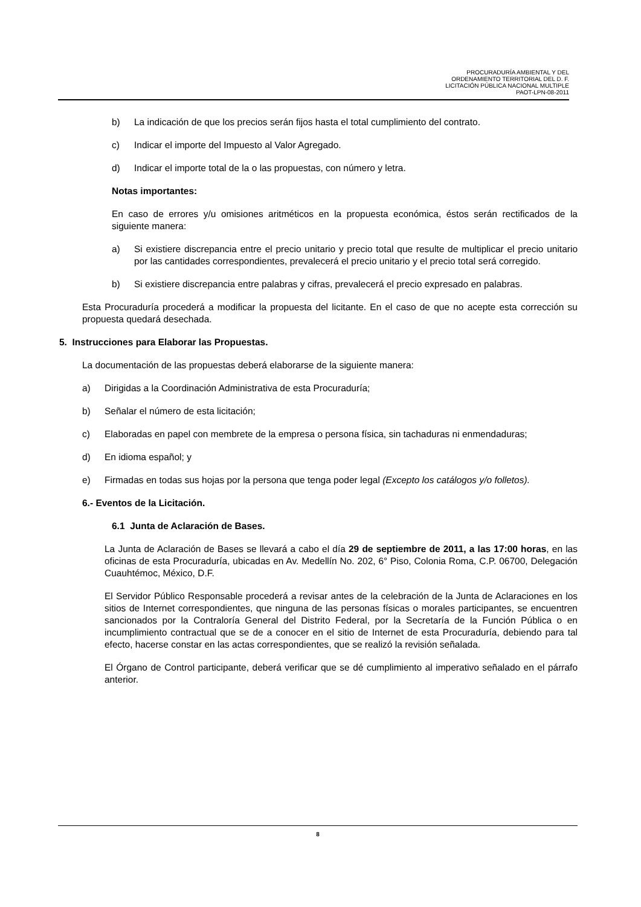PROCURADURÍA AMBIENTAL Y DEL
ORDENAMIENTO TERRITORIAL DEL D. F.
LICITACIÓN PÚBLICA NACIONAL MULTIPLE
PAOT-LPN-08-2011
b) La indicación de que los precios serán fijos hasta el total cumplimiento del contrato.
c) Indicar el importe del Impuesto al Valor Agregado.
d) Indicar el importe total de la o las propuestas, con número y letra.
Notas importantes:
En caso de errores y/u omisiones aritméticos en la propuesta económica, éstos serán rectificados de la siguiente manera:
a) Si existiere discrepancia entre el precio unitario y precio total que resulte de multiplicar el precio unitario por las cantidades correspondientes, prevalecerá el precio unitario y el precio total será corregido.
b) Si existiere discrepancia entre palabras y cifras, prevalecerá el precio expresado en palabras.
Esta Procuraduría procederá a modificar la propuesta del licitante. En el caso de que no acepte esta corrección su propuesta quedará desechada.
5. Instrucciones para Elaborar las Propuestas.
La documentación de las propuestas deberá elaborarse de la siguiente manera:
a) Dirigidas a la Coordinación Administrativa de esta Procuraduría;
b) Señalar el número de esta licitación;
c) Elaboradas en papel con membrete de la empresa o persona física, sin tachaduras ni enmendaduras;
d) En idioma español; y
e) Firmadas en todas sus hojas por la persona que tenga poder legal (Excepto los catálogos y/o folletos).
6.- Eventos de la Licitación.
6.1 Junta de Aclaración de Bases.
La Junta de Aclaración de Bases se llevará a cabo el día 29 de septiembre de 2011, a las 17:00 horas, en las oficinas de esta Procuraduría, ubicadas en Av. Medellín No. 202, 6° Piso, Colonia Roma, C.P. 06700, Delegación Cuauhtémoc, México, D.F.
El Servidor Público Responsable procederá a revisar antes de la celebración de la Junta de Aclaraciones en los sitios de Internet correspondientes, que ninguna de las personas físicas o morales participantes, se encuentren sancionados por la Contraloría General del Distrito Federal, por la Secretaría de la Función Pública o en incumplimiento contractual que se de a conocer en el sitio de Internet de esta Procuraduría, debiendo para tal efecto, hacerse constar en las actas correspondientes, que se realizó la revisión señalada.
El Órgano de Control participante, deberá verificar que se dé cumplimiento al imperativo señalado en el párrafo anterior.
8